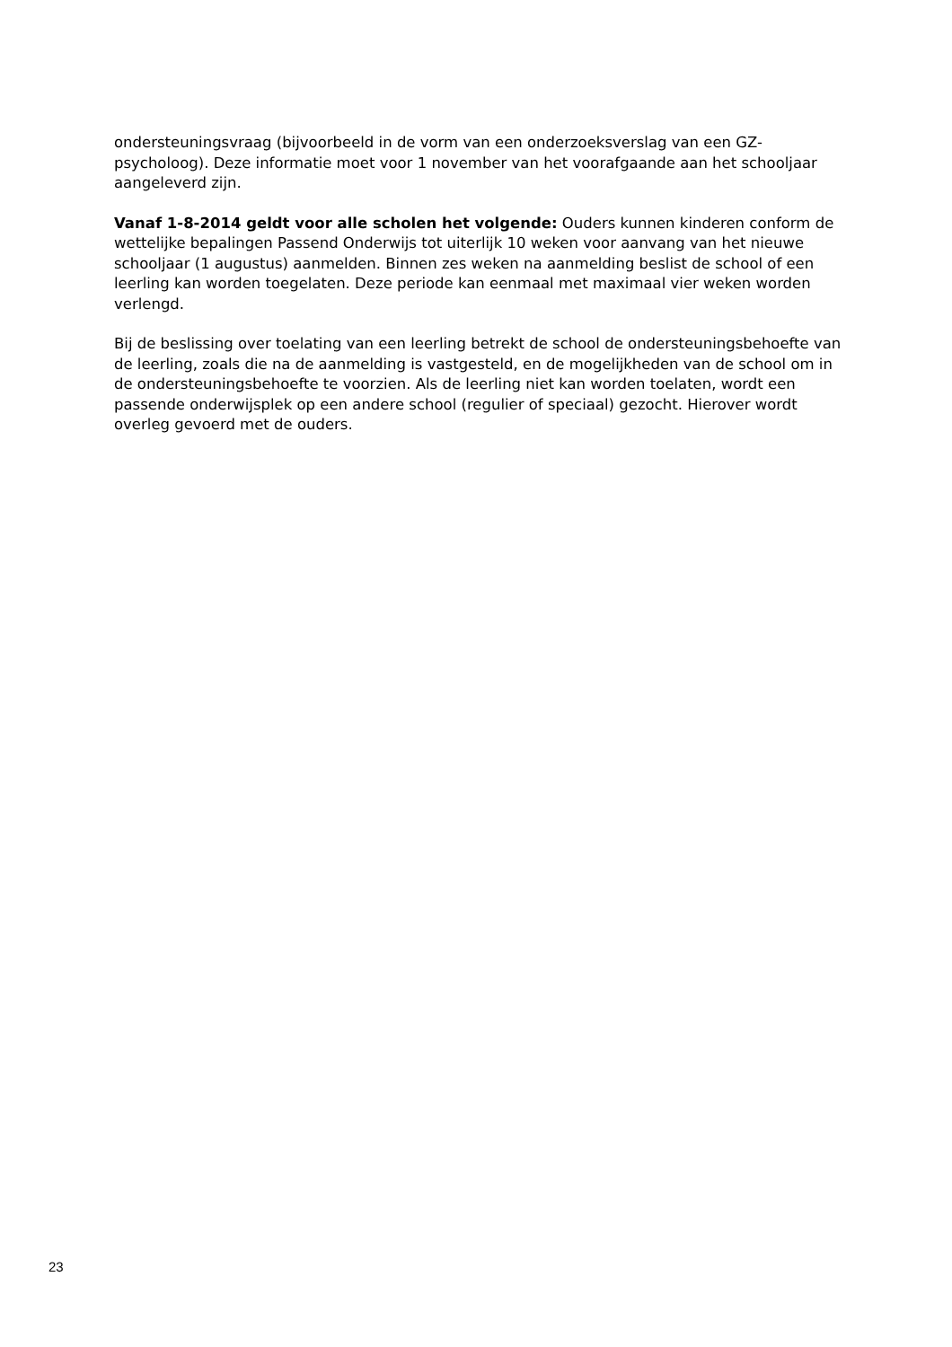ondersteuningsvraag (bijvoorbeeld in de vorm van een onderzoeksverslag van een GZ-psycholoog). Deze informatie moet voor 1 november van het voorafgaande aan het schooljaar aangeleverd zijn.
Vanaf 1-8-2014 geldt voor alle scholen het volgende: Ouders kunnen kinderen conform de wettelijke bepalingen Passend Onderwijs tot uiterlijk 10 weken voor aanvang van het nieuwe schooljaar (1 augustus) aanmelden. Binnen zes weken na aanmelding beslist de school of een leerling kan worden toegelaten. Deze periode kan eenmaal met maximaal vier weken worden verlengd.
Bij de beslissing over toelating van een leerling betrekt de school de ondersteuningsbehoefte van de leerling, zoals die na de aanmelding is vastgesteld, en de mogelijkheden van de school om in de ondersteuningsbehoefte te voorzien. Als de leerling niet kan worden toelaten, wordt een passende onderwijsplek op een andere school (regulier of speciaal) gezocht. Hierover wordt overleg gevoerd met de ouders.
23